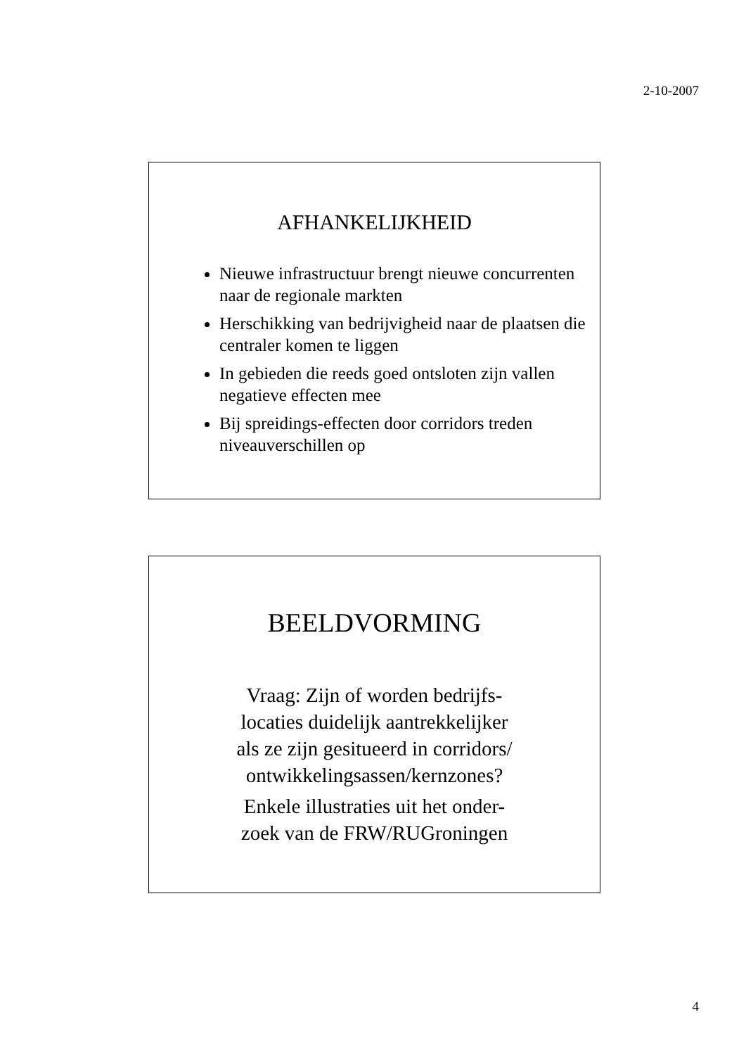2-10-2007
AFHANKELIJKHEID
Nieuwe infrastructuur brengt nieuwe concurrenten naar de regionale markten
Herschikking van bedrijvigheid naar de plaatsen die centraler komen te liggen
In gebieden die reeds goed ontsloten zijn vallen negatieve effecten mee
Bij spreidings-effecten door corridors treden niveauverschillen op
BEELDVORMING
Vraag: Zijn of worden bedrijfs-
locaties duidelijk aantrekkelijker
als ze zijn gesitueerd in corridors/
ontwikkelingsassen/kernzones?
Enkele illustraties uit het onder-
zoek van de FRW/RUGroningen
4